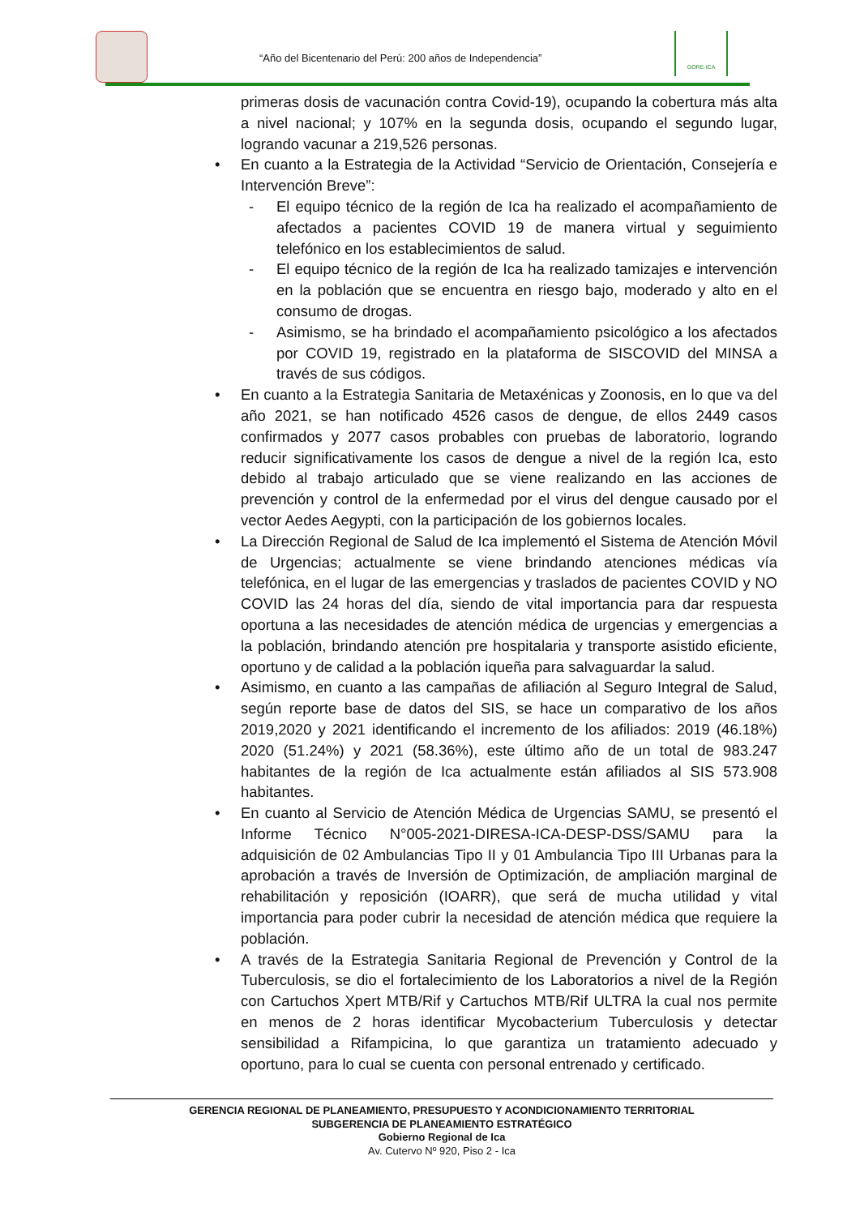“Año del Bicentenario del Perú: 200 años de Independencia”
GORE-ICA
primeras dosis de vacunación contra Covid-19), ocupando la cobertura más alta a nivel nacional; y 107% en la segunda dosis, ocupando el segundo lugar, logrando vacunar a 219,526 personas.
• En cuanto a la Estrategia de la Actividad “Servicio de Orientación, Consejería e Intervención Breve”:
- El equipo técnico de la región de Ica ha realizado el acompañamiento de afectados a pacientes COVID 19 de manera virtual y seguimiento telefónico en los establecimientos de salud.
- El equipo técnico de la región de Ica ha realizado tamizajes e intervención en la población que se encuentra en riesgo bajo, moderado y alto en el consumo de drogas.
- Asimismo, se ha brindado el acompañamiento psicológico a los afectados por COVID 19, registrado en la plataforma de SISCOVID del MINSA a través de sus códigos.
• En cuanto a la Estrategia Sanitaria de Metaxénicas y Zoonosis, en lo que va del año 2021, se han notificado 4526 casos de dengue, de ellos 2449 casos confirmados y 2077 casos probables con pruebas de laboratorio, logrando reducir significativamente los casos de dengue a nivel de la región Ica, esto debido al trabajo articulado que se viene realizando en las acciones de prevención y control de la enfermedad por el virus del dengue causado por el vector Aedes Aegypti, con la participación de los gobiernos locales.
• La Dirección Regional de Salud de Ica implementó el Sistema de Atención Móvil de Urgencias; actualmente se viene brindando atenciones médicas vía telefónica, en el lugar de las emergencias y traslados de pacientes COVID y NO COVID las 24 horas del día, siendo de vital importancia para dar respuesta oportuna a las necesidades de atención médica de urgencias y emergencias a la población, brindando atención pre hospitalaria y transporte asistido eficiente, oportuno y de calidad a la población iqueña para salvaguardar la salud.
• Asimismo, en cuanto a las campañas de afiliación al Seguro Integral de Salud, según reporte base de datos del SIS, se hace un comparativo de los años 2019,2020 y 2021 identificando el incremento de los afiliados: 2019 (46.18%) 2020 (51.24%) y 2021 (58.36%), este último año de un total de 983.247 habitantes de la región de Ica actualmente están afiliados al SIS 573.908 habitantes.
• En cuanto al Servicio de Atención Médica de Urgencias SAMU, se presentó el Informe Técnico N°005-2021-DIRESA-ICA-DESP-DSS/SAMU para la adquisición de 02 Ambulancias Tipo II y 01 Ambulancia Tipo III Urbanas para la aprobación a través de Inversión de Optimización, de ampliación marginal de rehabilitación y reposición (IOARR), que será de mucha utilidad y vital importancia para poder cubrir la necesidad de atención médica que requiere la población.
• A través de la Estrategia Sanitaria Regional de Prevención y Control de la Tuberculosis, se dio el fortalecimiento de los Laboratorios a nivel de la Región con Cartuchos Xpert MTB/Rif y Cartuchos MTB/Rif ULTRA la cual nos permite en menos de 2 horas identificar Mycobacterium Tuberculosis y detectar sensibilidad a Rifampicina, lo que garantiza un tratamiento adecuado y oportuno, para lo cual se cuenta con personal entrenado y certificado.
GERENCIA REGIONAL DE PLANEAMIENTO, PRESUPUESTO Y ACONDICIONAMIENTO TERRITORIAL
SUBGERENCIA DE PLANEAMIENTO ESTRATÉGICO
Gobierno Regional de Ica
Av. Cutervo Nº 920, Piso 2 - Ica